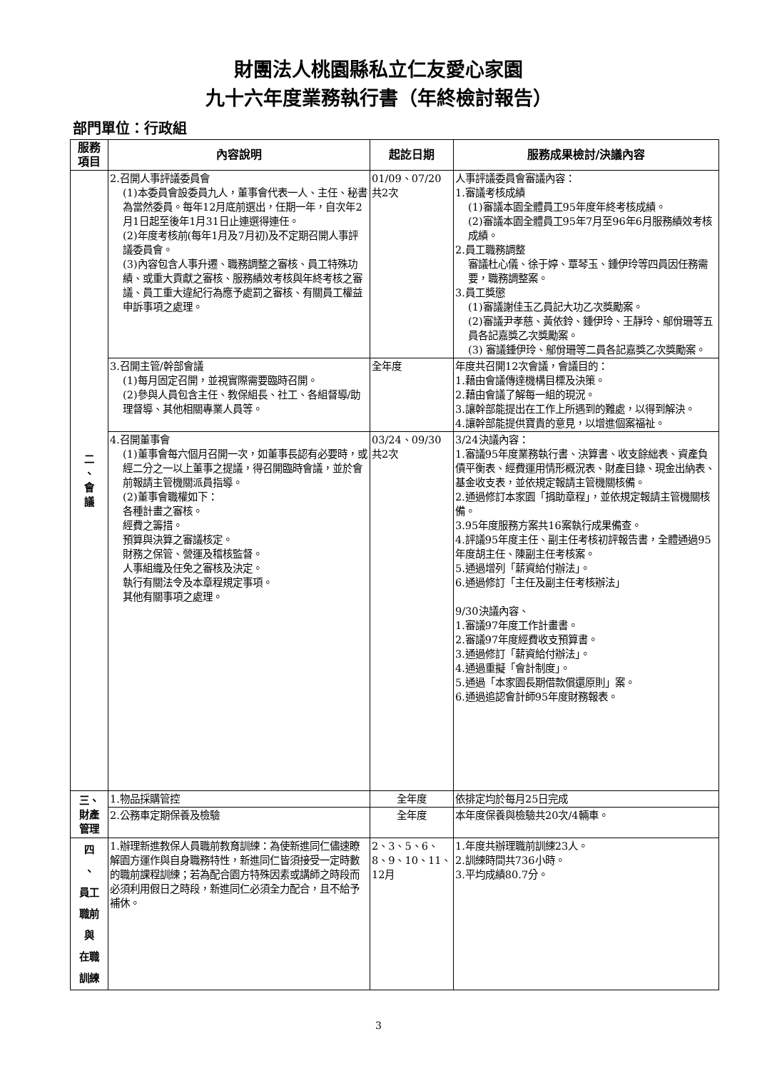財團法人桃園縣私立仁友愛心家園
九十六年度業務執行書（年終檢討報告）
部門單位：行政組
| 服務 項目 | 內容說明 | 起訖日期 | 服務成果檢討/決議內容 |
| --- | --- | --- | --- |
| 二 、 會 議 | 2.召開人事評議委員會 (1)本委員會設委員九人，董事會代表一人、主任、秘書為當然委員。每年12月底前選出，任期一年，自次年2月1日起至後年1月31日止連選得連任。 (2)年度考核前(每年1月及7月初)及不定期召開人事評議委員會。 (3)內容包含人事升遷、職務調整之審核、員工特殊功績、或重大貢獻之審核、服務績效考核與年終考核之審議、員工重大違紀行為應予處罰之審核、有關員工權益申訴事項之處理。 | 01/09、07/20 共2次 | 人事評議委員會審議內容： 1.審議考核成績 (1)審議本園全體員工95年度年終考核成績。 (2)審議本園全體員工95年7月至96年6月服務績效考核成績。 2.員工職務調整 審議杜心儀、徐于婷、覃琴玉、鍾伊玲等四員因任務需要，職務調整案。 3.員工獎懲 (1)審議謝佳玉乙員記大功乙次獎勵案。 (2)審議尹孝慈、黃依鈴、鍾伊玲、王靜玲、鄔佾珊等五員各記嘉獎乙次獎勵案。 (3) 審議鍾伊玲、鄔佾珊等二員各記嘉獎乙次獎勵案。 |
| | 3.召開主管/幹部會議 (1)每月固定召開，並視實際需要臨時召開。 (2)參與人員包含主任、教保組長、社工、各組督導/助理督導、其他相關專業人員等。 | 全年度 | 年度共召開12次會議，會議目的： 1.藉由會議傳達機構目標及決策。 2.藉由會議了解每一組的現況。 3.讓幹部能提出在工作上所遇到的難處，以得到解決。 4.讓幹部能提供寶貴的意見，以增進個案福祉。 |
| | 4.召開董事會 (1)董事會每六個月召開一次，如董事長認有必要時，或經二分之一以上董事之提議，得召開臨時會議，並於會前報請主管機關派員指導。 (2)董事會職權如下： 各種計畫之審核。 經費之籌措。 預算與決算之審議核定。 財務之保管、營運及稽核監督。 人事組織及任免之審核及決定。 執行有關法令及本章程規定事項。 其他有關事項之處理。 | 03/24、09/30 共2次 | 3/24決議內容： 1.審議95年度業務執行書、決算書、收支餘絀表、資產負債平衡表、經費運用情形概況表、財產目錄、現金出納表、基金收支表，並依規定報請主管機關核備。 2.通過修訂本家園「捐助章程」，並依規定報請主管機關核備。 3.95年度服務方案共16案執行成果備查。 4.評議95年度主任、副主任考核初評報告書，全體通過95年度胡主任、陳副主任考核案。 5.通過增列「薪資給付辦法」。 6.通過修訂「主任及副主任考核辦法」 9/30決議內容、 1.審議97年度工作計畫書。 2.審議97年度經費收支預算書。 3.通過修訂「薪資給付辦法」。 4.通過重擬「會計制度」。 5.通過「本家園長期借款償還原則」案。 6.通過追認會計師95年度財務報表。 |
| 三、 財產 管理 | 1.物品採購管控 | 全年度 | 依排定均於每月25日完成 |
| | 2.公務車定期保養及檢驗 | 全年度 | 本年度保養與檢驗共20次/4輛車。 |
| 四 、 員工 職前 與 在職 訓練 | 1.辦理新進教保人員職前教育訓練：為使新進同仁儘速瞭解園方運作與自身職務特性，新進同仁皆須接受一定時數的職前課程訓練；若為配合園方特殊因素或講師之時段而必須利用假日之時段，新進同仁必須全力配合，且不給予補休。 | 2、3、5、6、8、9、10、11、12月 | 1.年度共辦理職前訓練23人。 2.訓練時間共736小時。 3.平均成績80.7分。 |
3